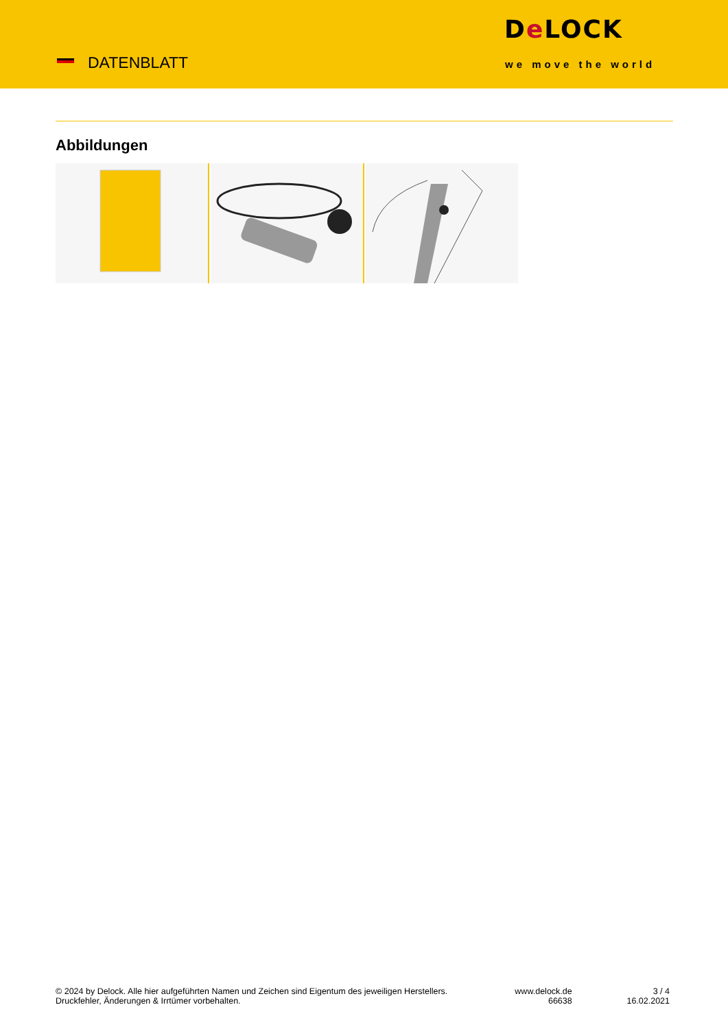DATENBLATT
De LOCK
we move the world
Abbildungen
© 2024 by Delock. Alle hier aufgeführten Namen und Zeichen sind Eigentum des jeweiligen Herstellers. Druckfehler, Änderungen & Irrtümer vorbehalten.
www.delock.de
66638
3 / 4
16.02.2021